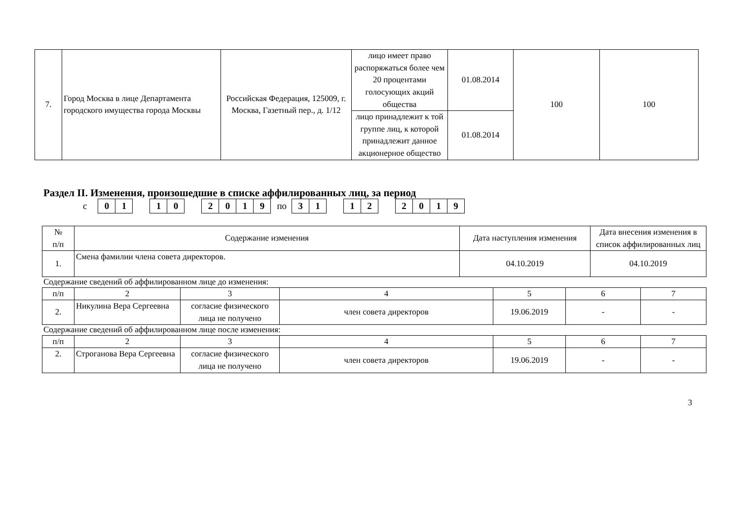| 7. | Город Москва в лице Департамента городского имущества города Москвы | Российская Федерация, 125009, г. Москва, Газетный пер., д. 1/12 | лицо имеет право распоряжаться более чем 20 процентами голосующих акций общества | 01.08.2014 | 100 | 100 |
| | | | лицо принадлежит к той группе лиц, к которой принадлежит данное акционерное общество | 01.08.2014 | | |
Раздел II. Изменения, произошедшие в списке аффилированных лиц, за период
с
01 10 2019
по
31 12 2019
| № п/п | Содержание изменения | Дата наступления изменения | Дата внесения изменения в список аффилированных лиц |
| --- | --- | --- | --- |
| 1. | Смена фамилии члена совета директоров. | 04.10.2019 | 04.10.2019 |
Содержание сведений об аффилированном лице до изменения:
| п/п | 2 | 3 | 4 | 5 | 6 | 7 |
| 2. | Никулина Вера Сергеевна | согласие физического лица не получено | член совета директоров | 19.06.2019 | - | - |
Содержание сведений об аффилированном лице после изменения:
| п/п | 2 | 3 | 4 | 5 | 6 | 7 |
| 2. | Строганова Вера Сергеевна | согласие физического лица не получено | член совета директоров | 19.06.2019 | - | - |
3